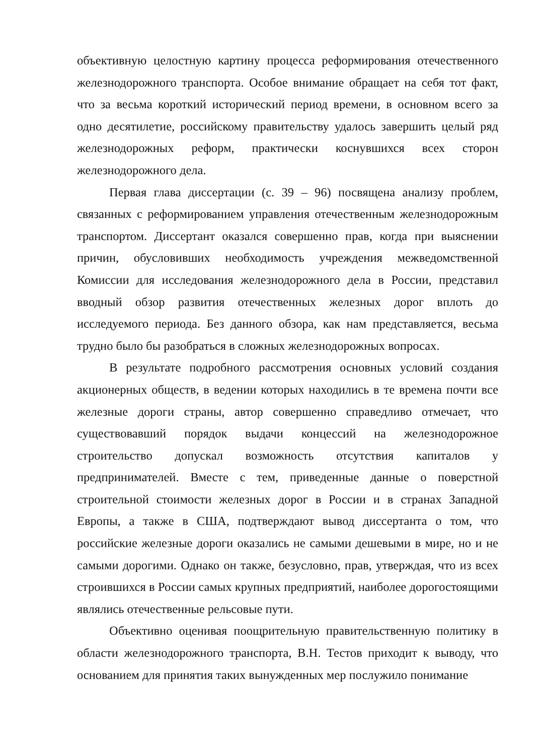объективную целостную картину процесса реформирования отечественного железнодорожного транспорта. Особое внимание обращает на себя тот факт, что за весьма короткий исторический период времени, в основном всего за одно десятилетие, российскому правительству удалось завершить целый ряд железнодорожных реформ, практически коснувшихся всех сторон железнодорожного дела.
Первая глава диссертации (с. 39 – 96) посвящена анализу проблем, связанных с реформированием управления отечественным железнодорожным транспортом. Диссертант оказался совершенно прав, когда при выяснении причин, обусловивших необходимость учреждения межведомственной Комиссии для исследования железнодорожного дела в России, представил вводный обзор развития отечественных железных дорог вплоть до исследуемого периода. Без данного обзора, как нам представляется, весьма трудно было бы разобраться в сложных железнодорожных вопросах.
В результате подробного рассмотрения основных условий создания акционерных обществ, в ведении которых находились в те времена почти все железные дороги страны, автор совершенно справедливо отмечает, что существовавший порядок выдачи концессий на железнодорожное строительство допускал возможность отсутствия капиталов у предпринимателей. Вместе с тем, приведенные данные о поверстной строительной стоимости железных дорог в России и в странах Западной Европы, а также в США, подтверждают вывод диссертанта о том, что российские железные дороги оказались не самыми дешевыми в мире, но и не самыми дорогими. Однако он также, безусловно, прав, утверждая, что из всех строившихся в России самых крупных предприятий, наиболее дорогостоящими являлись отечественные рельсовые пути.
Объективно оценивая поощрительную правительственную политику в области железнодорожного транспорта, В.Н. Тестов приходит к выводу, что основанием для принятия таких вынужденных мер послужило понимание